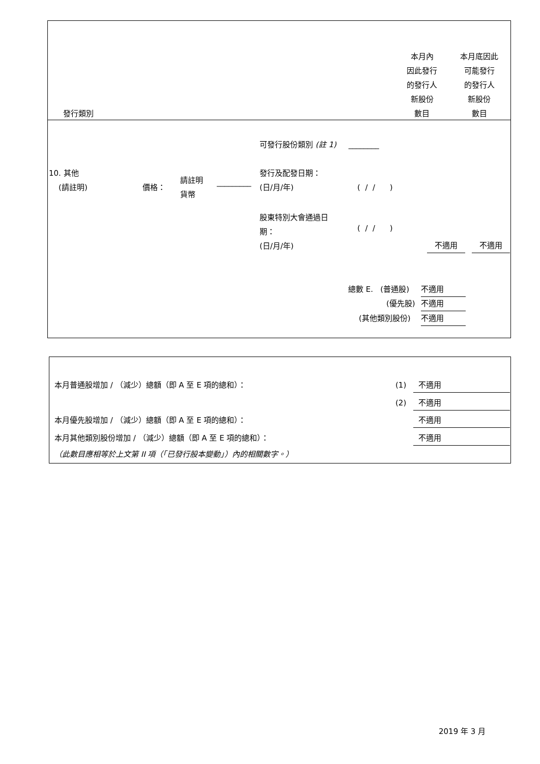發行類別
本月內
因此發行
的發行人
新股份
數目
本月底因此
可能發行
的發行人
新股份
數目
可發行股份類別 (註 1) ________
10. 其他
(請註明)
價格：
請註明
貨幣
_________
發行及配發日期：
(日/月/年)
( / / )
股東特別大會通過日
期：
(日/月/年)
( / / )
不適用 不適用
總數 E. (普通股) 不適用
(優先股) 不適用
(其他類別股份) 不適用
本月普通股增加 / （減少）總額（即 A 至 E 項的總和）： (1) 不適用
(2) 不適用
本月優先股增加 / （減少）總額（即 A 至 E 項的總和）： 不適用
本月其他類別股份增加 / （減少）總額（即 A 至 E 項的總和）： 不適用
（此數目應相等於上文第 II 項（「已發行股本變動」）內的相關數字。）
2019 年 3 月